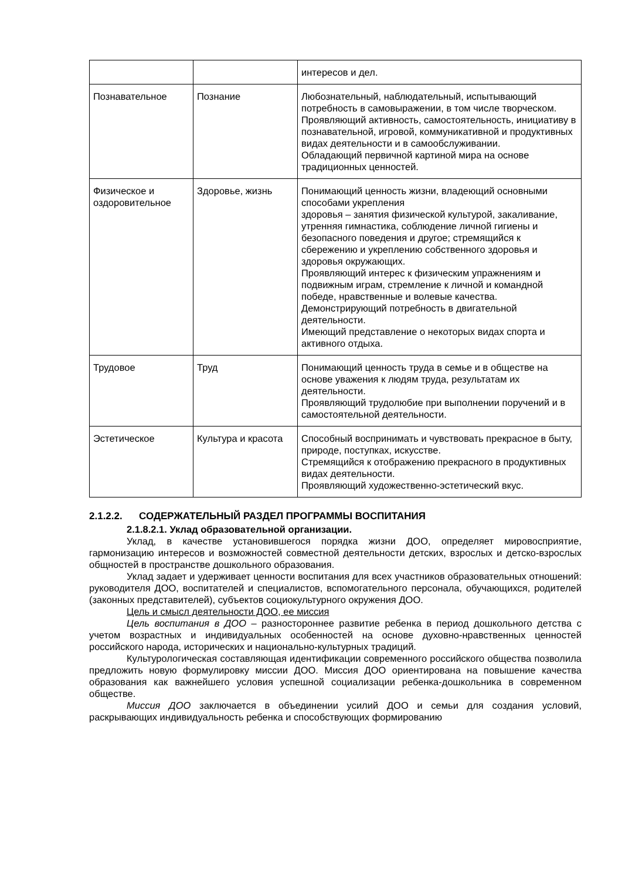| | | интересов и дел. |
| Познавательное | Познание | Любознательный, наблюдательный, испытывающий потребность в самовыражении, в том числе творческом. Проявляющий активность, самостоятельность, инициативу в познавательной, игровой, коммуникативной и продуктивных видах деятельности и в самообслуживании. Обладающий первичной картиной мира на основе традиционных ценностей. |
| Физическое и оздоровительное | Здоровье, жизнь | Понимающий ценность жизни, владеющий основными способами укрепления здоровья – занятия физической культурой, закаливание, утренняя гимнастика, соблюдение личной гигиены и безопасного поведения и другое; стремящийся к сбережению и укреплению собственного здоровья и здоровья окружающих. Проявляющий интерес к физическим упражнениям и подвижным играм, стремление к личной и командной победе, нравственные и волевые качества. Демонстрирующий потребность в двигательной деятельности. Имеющий представление о некоторых видах спорта и активного отдыха. |
| Трудовое | Труд | Понимающий ценность труда в семье и в обществе на основе уважения к людям труда, результатам их деятельности. Проявляющий трудолюбие при выполнении поручений и в самостоятельной деятельности. |
| Эстетическое | Культура и красота | Способный воспринимать и чувствовать прекрасное в быту, природе, поступках, искусстве. Стремящийся к отображению прекрасного в продуктивных видах деятельности. Проявляющий художественно-эстетический вкус. |
2.1.2.2. СОДЕРЖАТЕЛЬНЫЙ РАЗДЕЛ ПРОГРАММЫ ВОСПИТАНИЯ
2.1.8.2.1. Уклад образовательной организации.
Уклад, в качестве установившегося порядка жизни ДОО, определяет мировосприятие, гармонизацию интересов и возможностей совместной деятельности детских, взрослых и детско-взрослых общностей в пространстве дошкольного образования.
Уклад задает и удерживает ценности воспитания для всех участников образовательных отношений: руководителя ДОО, воспитателей и специалистов, вспомогательного персонала, обучающихся, родителей (законных представителей), субъектов социокультурного окружения ДОО.
Цель и смысл деятельности ДОО, ее миссия
Цель воспитания в ДОО – разностороннее развитие ребенка в период дошкольного детства с учетом возрастных и индивидуальных особенностей на основе духовно-нравственных ценностей российского народа, исторических и национально-культурных традиций.
Культурологическая составляющая идентификации современного российского общества позволила предложить новую формулировку миссии ДОО. Миссия ДОО ориентирована на повышение качества образования как важнейшего условия успешной социализации ребенка-дошкольника в современном обществе.
Миссия ДОО заключается в объединении усилий ДОО и семьи для создания условий, раскрывающих индивидуальность ребенка и способствующих формированию